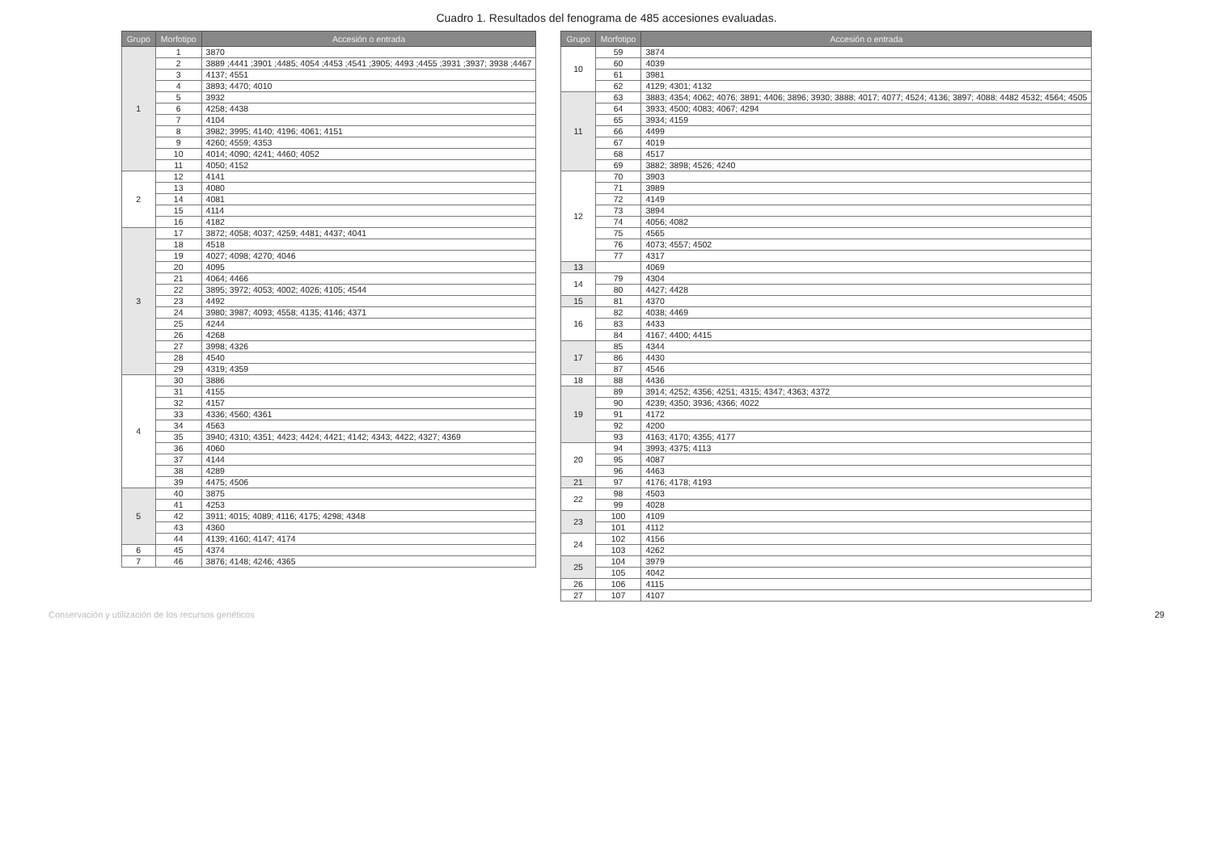Cuadro 1. Resultados del fenograma de 485 accesiones evaluadas.
| Grupo | Morfotipo | Accesión o entrada |
| --- | --- | --- |
| 1 | 1 | 3870 |
| | 2 | 3889 ;4441 ;3901 ;4485; 4054 ;4453 ;4541 ;3905; 4493 ;4455 ;3931 ;3937; 3938 ;4467 |
| | 3 | 4137; 4551 |
| | 4 | 3893; 4470; 4010 |
| | 5 | 3932 |
| | 6 | 4258; 4438 |
| | 7 | 4104 |
| | 8 | 3982; 3995; 4140; 4196; 4061; 4151 |
| | 9 | 4260; 4559; 4353 |
| | 10 | 4014; 4090; 4241; 4460; 4052 |
| | 11 | 4050; 4152 |
| 2 | 12 | 4141 |
| | 13 | 4080 |
| | 14 | 4081 |
| | 15 | 4114 |
| | 16 | 4182 |
| 3 | 17 | 3872; 4058; 4037; 4259; 4481; 4437; 4041 |
| | 18 | 4518 |
| | 19 | 4027; 4098; 4270; 4046 |
| | 20 | 4095 |
| | 21 | 4064; 4466 |
| | 22 | 3895; 3972; 4053; 4002; 4026; 4105; 4544 |
| | 23 | 4492 |
| | 24 | 3980; 3987; 4093; 4558; 4135; 4146; 4371 |
| | 25 | 4244 |
| | 26 | 4268 |
| | 27 | 3998; 4326 |
| | 28 | 4540 |
| | 29 | 4319; 4359 |
| 4 | 30 | 3886 |
| | 31 | 4155 |
| | 32 | 4157 |
| | 33 | 4336; 4560; 4361 |
| | 34 | 4563 |
| | 35 | 3940; 4310; 4351; 4423; 4424; 4421; 4142; 4343; 4422; 4327; 4369 |
| | 36 | 4060 |
| | 37 | 4144 |
| | 38 | 4289 |
| | 39 | 4475; 4506 |
| 5 | 40 | 3875 |
| | 41 | 4253 |
| | 42 | 3911; 4015; 4089; 4116; 4175; 4298; 4348 |
| | 43 | 4360 |
| | 44 | 4139; 4160; 4147; 4174 |
| 6 | 45 | 4374 |
| 7 | 46 | 3876; 4148; 4246; 4365 |
| Grupo | Morfotipo | Accesión o entrada |
| --- | --- | --- |
| 10 | 59 | 3874 |
| | 60 | 4039 |
| | 61 | 3981 |
| | 62 | 4129; 4301; 4132 |
| 11 | 63 | 3883; 4354; 4062; 4076; 3891; 4406; 3896; 3930; 3888; 4017; 4077; 4524; 4136; 3897; 4088; 4482 4532; 4564; 4505 |
| | 64 | 3933; 4500; 4083; 4067; 4294 |
| | 65 | 3934; 4159 |
| | 66 | 4499 |
| | 67 | 4019 |
| | 68 | 4517 |
| | 69 | 3882; 3898; 4526; 4240 |
| 12 | 70 | 3903 |
| | 71 | 3989 |
| | 72 | 4149 |
| | 73 | 3894 |
| | 74 | 4056; 4082 |
| | 75 | 4565 |
| | 76 | 4073; 4557; 4502 |
| | 77 | 4317 |
| 13 | | 4069 |
| 14 | 79 | 4304 |
| | 80 | 4427; 4428 |
| 15 | 81 | 4370 |
| 16 | 82 | 4038; 4469 |
| | 83 | 4433 |
| | 84 | 4167; 4400; 4415 |
| 17 | 85 | 4344 |
| | 86 | 4430 |
| | 87 | 4546 |
| 18 | 88 | 4436 |
| 19 | 89 | 3914; 4252; 4356; 4251; 4315; 4347; 4363; 4372 |
| | 90 | 4239; 4350; 3936; 4366; 4022 |
| | 91 | 4172 |
| | 92 | 4200 |
| | 93 | 4163; 4170; 4355; 4177 |
| 20 | 94 | 3993; 4375; 4113 |
| | 95 | 4087 |
| | 96 | 4463 |
| 21 | 97 | 4176; 4178; 4193 |
| 22 | 98 | 4503 |
| | 99 | 4028 |
| 23 | 100 | 4109 |
| | 101 | 4112 |
| 24 | 102 | 4156 |
| | 103 | 4262 |
| 25 | 104 | 3979 |
| | 105 | 4042 |
| 26 | 106 | 4115 |
| 27 | 107 | 4107 |
Conservación y utilización de los recursos genéticos 29